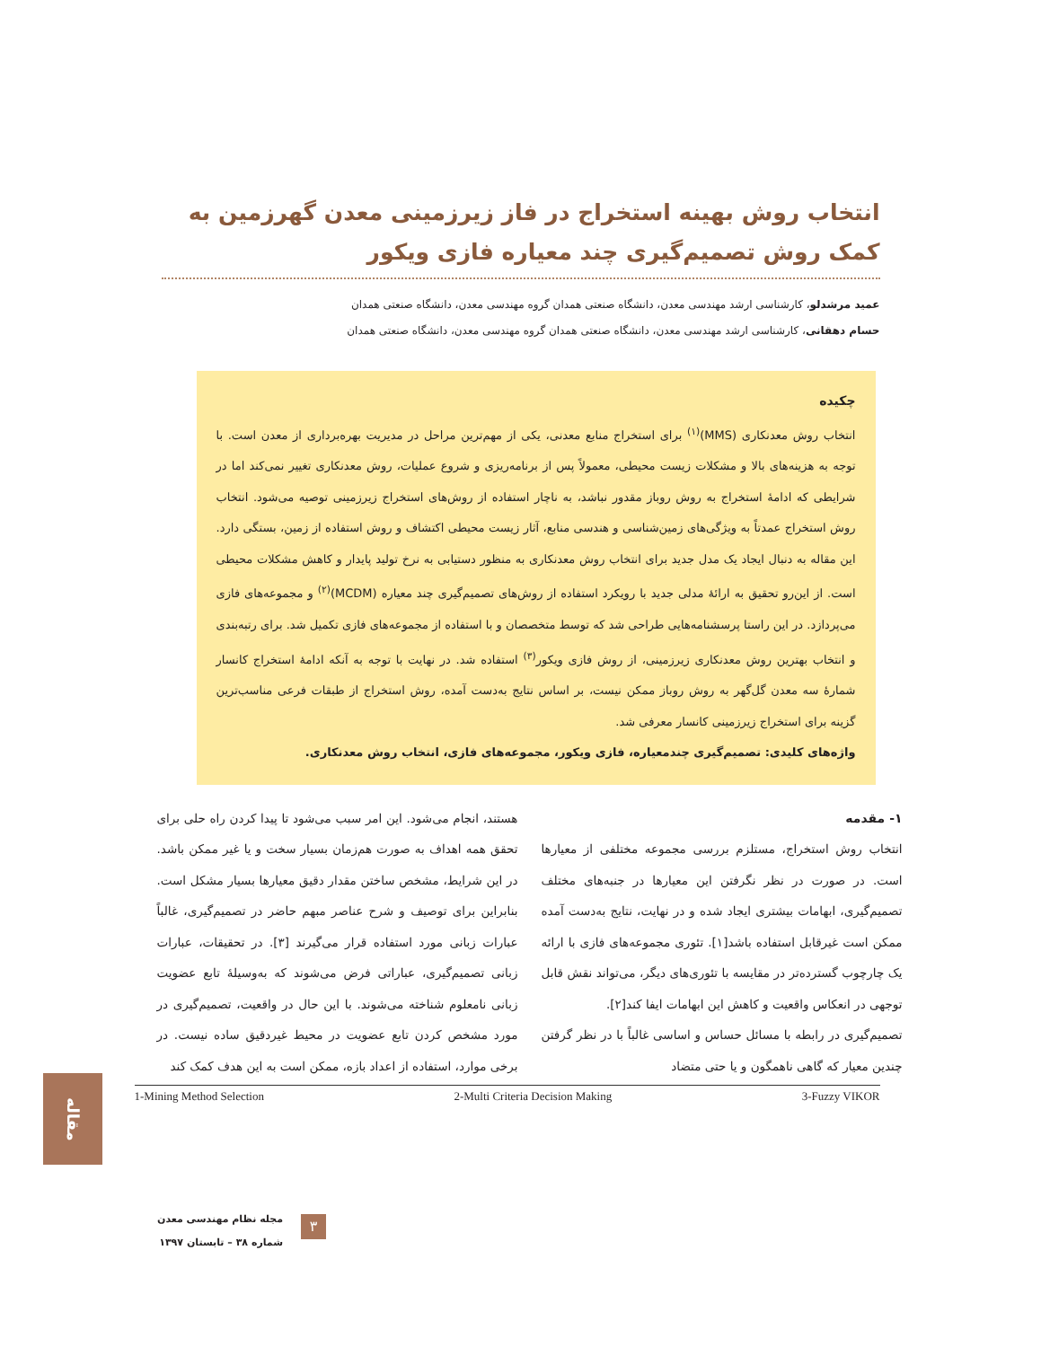انتخاب روش بهینه استخراج در فاز زیرزمینی معدن گهرزمین به کمک روش تصمیم‌گیری چند معیاره فازی ویکور
عمید مرشدلو، کارشناسی ارشد مهندسی معدن، دانشگاه صنعتی همدان گروه مهندسی معدن، دانشگاه صنعتی همدان
حسام دهقانی، کارشناسی ارشد مهندسی معدن، دانشگاه صنعتی همدان گروه مهندسی معدن، دانشگاه صنعتی همدان
چکیده
انتخاب روش معدنکاری (MMS)<sup>(۱)</sup> برای استخراج منابع معدنی، یکی از مهم‌ترین مراحل در مدیریت بهره‌برداری از معدن است. با توجه به هزینه‌های بالا و مشکلات زیست محیطی، معمولاً پس از برنامه‌ریزی و شروع عملیات، روش معدنکاری تغییر نمی‌کند اما در شرایطی که ادامهٔ استخراج به روش روباز مقدور نباشد، به ناچار استفاده از روش‌های استخراج زیرزمینی توصیه می‌شود. انتخاب روش استخراج عمدتاً به ویژگی‌های زمین‌شناسی و هندسی منابع، آثار زیست محیطی اکتشاف و روش استفاده از زمین، بستگی دارد. این مقاله به دنبال ایجاد یک مدل جدید برای انتخاب روش معدنکاری به منظور دستیابی به نرخ تولید پایدار و کاهش مشکلات محیطی است. از این‌رو تحقیق به ارائهٔ مدلی جدید با رویکرد استفاده از روش‌های تصمیم‌گیری چند معیاره (MCDM)<sup>(۲)</sup> و مجموعه‌های فازی می‌پردازد. در این راستا پرسشنامه‌هایی طراحی شد که توسط متخصصان و با استفاده از مجموعه‌های فازی تکمیل شد. برای رتبه‌بندی و انتخاب بهترین روش معدنکاری زیرزمینی، از روش فازی ویکور<sup>(۳)</sup> استفاده شد. در نهایت با توجه به آنکه ادامهٔ استخراج کانسار شمارهٔ سه معدن گل‌گهر به روش روباز ممکن نیست، بر اساس نتایج به‌دست آمده، روش استخراج از طبقات فرعی مناسب‌ترین گزینه برای استخراج زیرزمینی کانسار معرفی شد.
واژه‌های کلیدی: تصمیم‌گیری چندمعیاره، فازی ویکور، مجموعه‌های فازی، انتخاب روش معدنکاری.
۱- مقدمه
انتخاب روش استخراج، مستلزم بررسی مجموعه مختلفی از معیارها است. در صورت در نظر نگرفتن این معیارها در جنبه‌های مختلف تصمیم‌گیری، ابهامات بیشتری ایجاد شده و در نهایت، نتایج به‌دست آمده ممکن است غیرقابل استفاده باشد[۱]. تئوری مجموعه‌های فازی با ارائه یک چارچوب گسترده‌تر در مقایسه با تئوری‌های دیگر، می‌تواند نقش قابل توجهی در انعکاس واقعیت و کاهش این ابهامات ایفا کند[۲].
تصمیم‌گیری در رابطه با مسائل حساس و اساسی غالباً با در نظر گرفتن چندین معیار که گاهی ناهمگون و یا حتی متضاد
هستند، انجام می‌شود. این امر سبب می‌شود تا پیدا کردن راه حلی برای تحقق همه اهداف به صورت هم‌زمان بسیار سخت و یا غیر ممکن باشد. در این شرایط، مشخص ساختن مقدار دقیق معیارها بسیار مشکل است. بنابراین برای توصیف و شرح عناصر مبهم حاضر در تصمیم‌گیری، غالباً عبارات زبانی مورد استفاده قرار می‌گیرند [۳]. در تحقیقات، عبارات زبانی تصمیم‌گیری، عباراتی فرض می‌شوند که به‌وسیلهٔ تابع عضویت زبانی نامعلوم شناخته می‌شوند. با این حال در واقعیت، تصمیم‌گیری در مورد مشخص کردن تابع عضویت در محیط غیردقیق ساده نیست. در برخی موارد، استفاده از اعداد بازه، ممکن است به این هدف کمک کند
1-Mining Method Selection 2-Multi Criteria Decision Making 3-Fuzzy VIKOR
مقاله
۳
مجله نظام مهندسی معدن
شماره ۳۸ – تابستان ۱۳۹۷